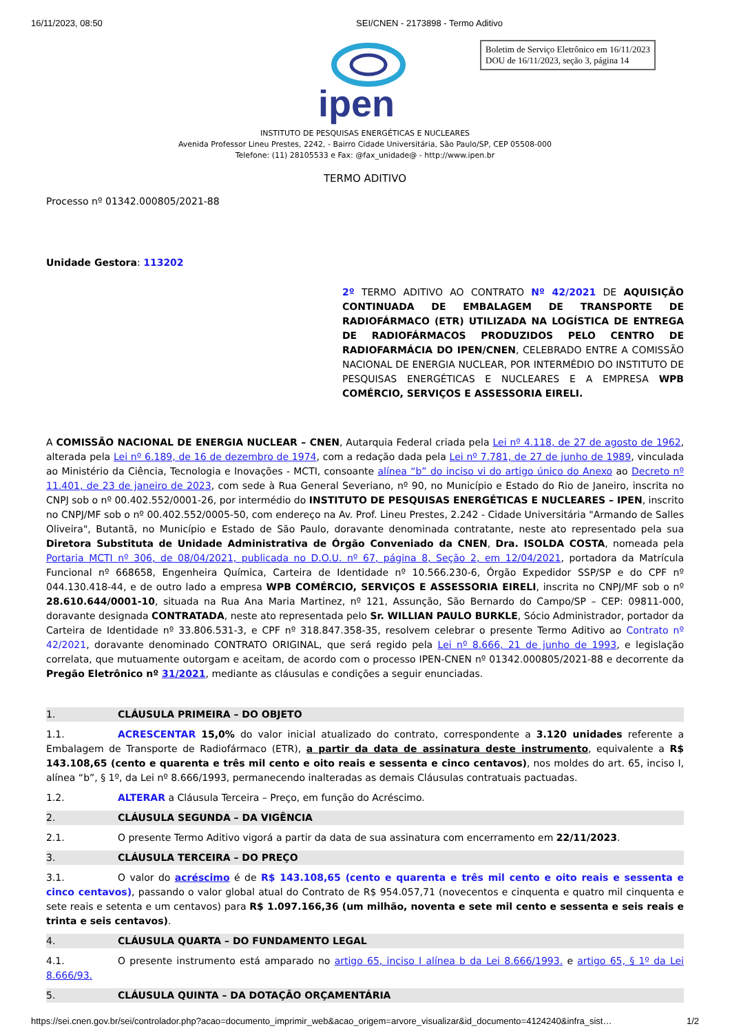16/11/2023, 08:50 SEI/CNEN - 2173898 - Termo Aditivo
ipen
Boletim de Serviço Eletrônico em 16/11/2023
DOU de 16/11/2023, seção 3, página 14
INSTITUTO DE PESQUISAS ENERGÉTICAS E NUCLEARES
Avenida Professor Lineu Prestes, 2242, - Bairro Cidade Universitária, São Paulo/SP, CEP 05508-000
Telefone: (11) 28105533 e Fax: @fax_unidade@ - http://www.ipen.br
TERMO ADITIVO
Processo nº 01342.000805/2021-88
Unidade Gestora: 113202
2º TERMO ADITIVO AO CONTRATO Nº 42/2021 DE AQUISIÇÃO CONTINUADA DE EMBALAGEM DE TRANSPORTE DE RADIOFÁRMACO (ETR) UTILIZADA NA LOGÍSTICA DE ENTREGA DE RADIOFÁRMACOS PRODUZIDOS PELO CENTRO DE RADIOFARMÁCIA DO IPEN/CNEN, CELEBRADO ENTRE A COMISSÃO NACIONAL DE ENERGIA NUCLEAR, POR INTERMÉDIO DO INSTITUTO DE PESQUISAS ENERGÉTICAS E NUCLEARES E A EMPRESA WPB COMÉRCIO, SERVIÇOS E ASSESSORIA EIRELI.
A COMISSÃO NACIONAL DE ENERGIA NUCLEAR – CNEN, Autarquia Federal criada pela Lei nº 4.118, de 27 de agosto de 1962, alterada pela Lei nº 6.189, de 16 de dezembro de 1974, com a redação dada pela Lei nº 7.781, de 27 de junho de 1989, vinculada ao Ministério da Ciência, Tecnologia e Inovações - MCTI, consoante alínea “b” do inciso vi do artigo único do Anexo ao Decreto nº 11.401, de 23 de janeiro de 2023, com sede à Rua General Severiano, nº 90, no Município e Estado do Rio de Janeiro, inscrita no CNPJ sob o nº 00.402.552/0001-26, por intermédio do INSTITUTO DE PESQUISAS ENERGÉTICAS E NUCLEARES – IPEN, inscrito no CNPJ/MF sob o nº 00.402.552/0005-50, com endereço na Av. Prof. Lineu Prestes, 2.242 - Cidade Universitária "Armando de Salles Oliveira", Butantã, no Município e Estado de São Paulo, doravante denominada contratante, neste ato representado pela sua Diretora Substituta de Unidade Administrativa de Órgão Conveniado da CNEN, Dra. ISOLDA COSTA, nomeada pela Portaria MCTI nº 306, de 08/04/2021, publicada no D.O.U. nº 67, página 8, Seção 2, em 12/04/2021, portadora da Matrícula Funcional nº 668658, Engenheira Química, Carteira de Identidade nº 10.566.230-6, Órgão Expedidor SSP/SP e do CPF nº 044.130.418-44, e de outro lado a empresa WPB COMÉRCIO, SERVIÇOS E ASSESSORIA EIRELI, inscrita no CNPJ/MF sob o nº 28.610.644/0001-10, situada na Rua Ana Maria Martinez, nº 121, Assunção, São Bernardo do Campo/SP – CEP: 09811-000, doravante designada CONTRATADA, neste ato representada pelo Sr. WILLIAN PAULO BURKLE, Sócio Administrador, portador da Carteira de Identidade nº 33.806.531-3, e CPF nº 318.847.358-35, resolvem celebrar o presente Termo Aditivo ao Contrato nº 42/2021, doravante denominado CONTRATO ORIGINAL, que será regido pela Lei nº 8.666, 21 de junho de 1993, e legislação correlata, que mutuamente outorgam e aceitam, de acordo com o processo IPEN-CNEN nº 01342.000805/2021-88 e decorrente da Pregão Eletrônico nº 31/2021, mediante as cláusulas e condições a seguir enunciadas.
1. CLÁUSULA PRIMEIRA – DO OBJETO
1.1. ACRESCENTAR 15,0% do valor inicial atualizado do contrato, correspondente a 3.120 unidades referente a Embalagem de Transporte de Radiofármaco (ETR), a partir da data de assinatura deste instrumento, equivalente a R$ 143.108,65 (cento e quarenta e três mil cento e oito reais e sessenta e cinco centavos), nos moldes do art. 65, inciso I, alínea “b”, § 1º, da Lei nº 8.666/1993, permanecendo inalteradas as demais Cláusulas contratuais pactuadas.
1.2. ALTERAR a Cláusula Terceira – Preço, em função do Acréscimo.
2. CLÁUSULA SEGUNDA – DA VIGÊNCIA
2.1. O presente Termo Aditivo vigorá a partir da data de sua assinatura com encerramento em 22/11/2023.
3. CLÁUSULA TERCEIRA – DO PREÇO
3.1. O valor do acréscimo é de R$ 143.108,65 (cento e quarenta e três mil cento e oito reais e sessenta e cinco centavos), passando o valor global atual do Contrato de R$ 954.057,71 (novecentos e cinquenta e quatro mil cinquenta e sete reais e setenta e um centavos) para R$ 1.097.166,36 (um milhão, noventa e sete mil cento e sessenta e seis reais e trinta e seis centavos).
4. CLÁUSULA QUARTA – DO FUNDAMENTO LEGAL
4.1. O presente instrumento está amparado no artigo 65, inciso I alínea b da Lei 8.666/1993. e artigo 65, § 1º da Lei 8.666/93.
5. CLÁUSULA QUINTA – DA DOTAÇÃO ORÇAMENTÁRIA
https://sei.cnen.gov.br/sei/controlador.php?acao=documento_imprimir_web&acao_origem=arvore_visualizar&id_documento=4124240&infra_sist… 1/2